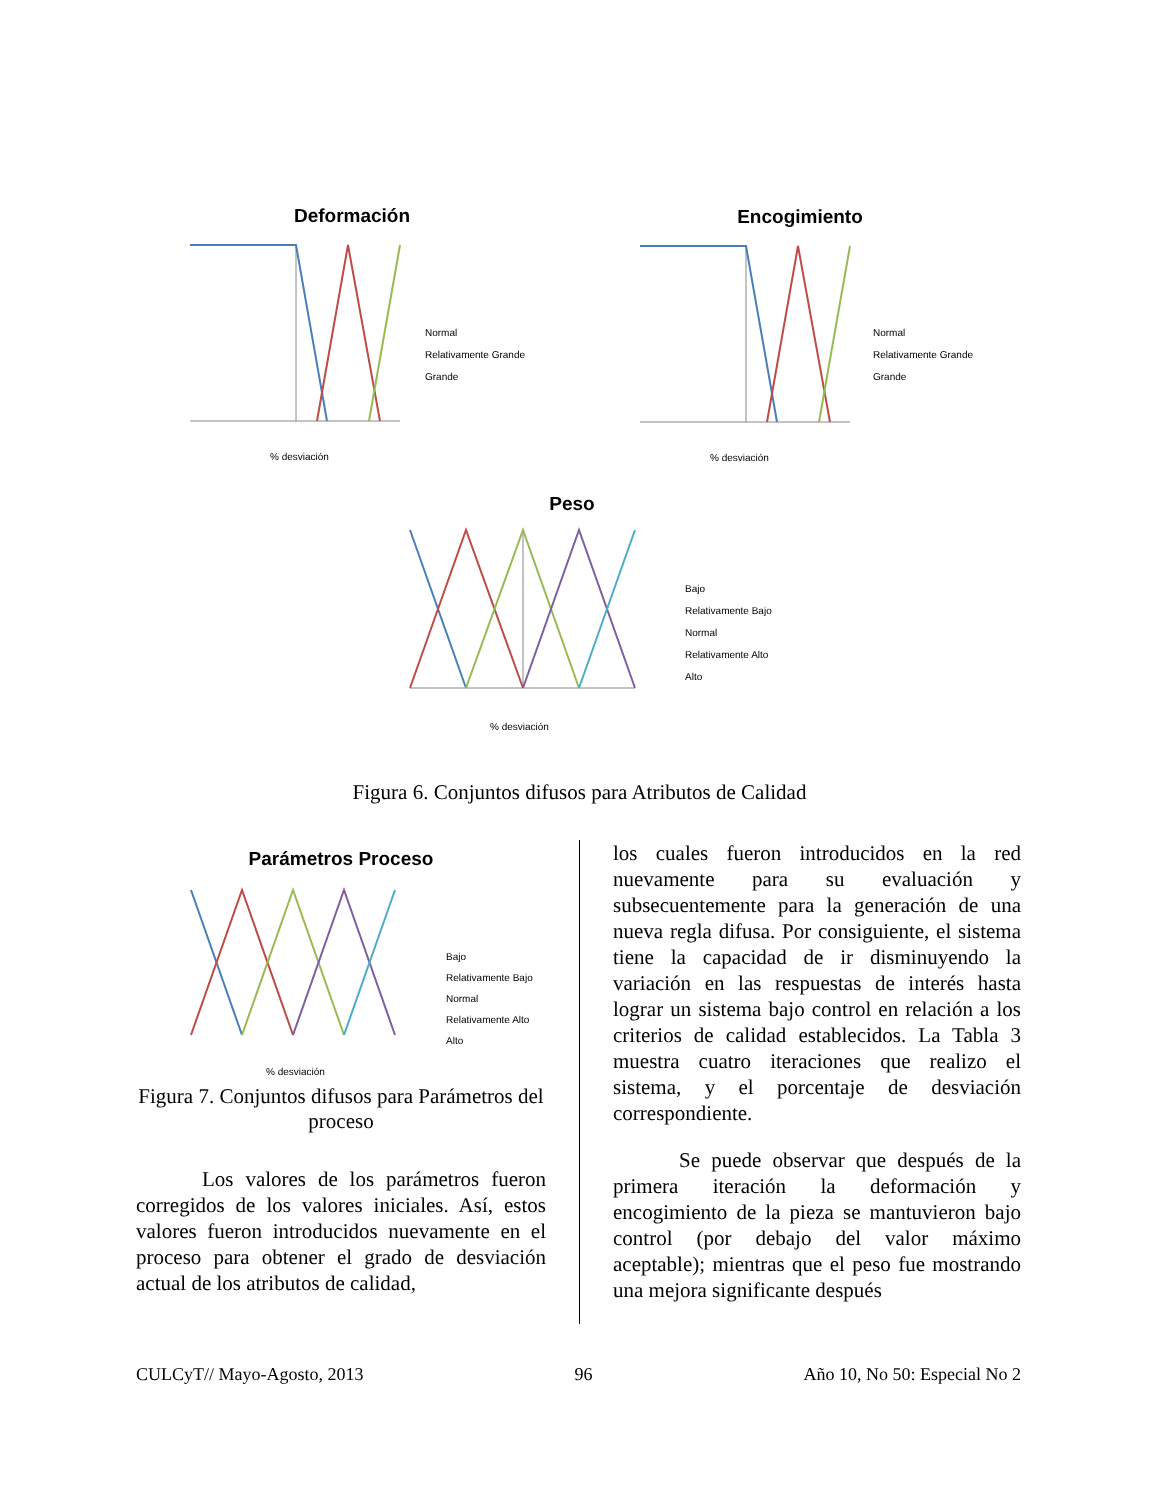Deformación
% desviación
Normal
Relativamente Grande
Grande
Encogimiento
% desviación
Normal
Relativamente Grande
Grande
Peso
% desviación
Bajo
Relativamente Bajo
Normal
Relativamente Alto
Alto
Figura 6. Conjuntos difusos para Atributos de Calidad
Parámetros Proceso
% desviación
Bajo
Relativamente Bajo
Normal
Relativamente Alto
Alto
Figura 7. Conjuntos difusos para Parámetros del proceso
Los valores de los parámetros fueron corregidos de los valores iniciales. Así, estos valores fueron introducidos nuevamente en el proceso para obtener el grado de desviación actual de los atributos de calidad,
los cuales fueron introducidos en la red nuevamente para su evaluación y subsecuentemente para la generación de una nueva regla difusa. Por consiguiente, el sistema tiene la capacidad de ir disminuyendo la variación en las respuestas de interés hasta lograr un sistema bajo control en relación a los criterios de calidad establecidos. La Tabla 3 muestra cuatro iteraciones que realizo el sistema, y el porcentaje de desviación correspondiente.
Se puede observar que después de la primera iteración la deformación y encogimiento de la pieza se mantuvieron bajo control (por debajo del valor máximo aceptable); mientras que el peso fue mostrando una mejora significante después
CULCyT// Mayo-Agosto, 2013 96 Año 10, No 50: Especial No 2